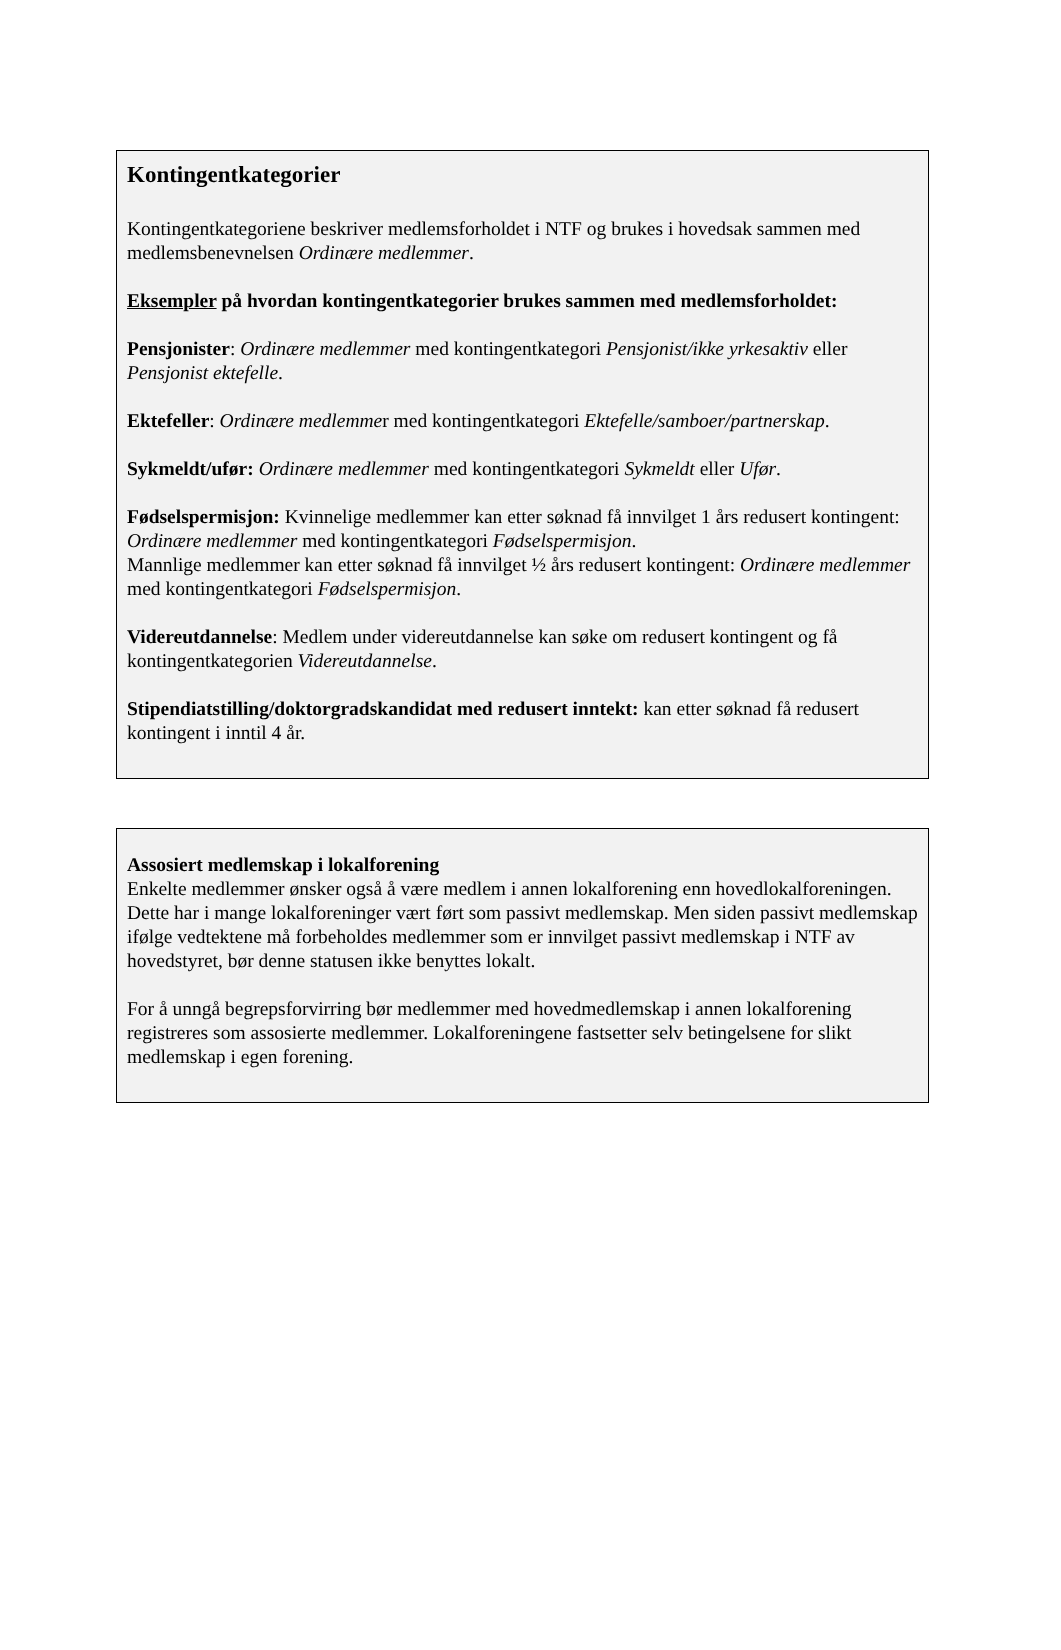Kontingentkategorier
Kontingentkategoriene beskriver medlemsforholdet i NTF og brukes i hovedsak sammen med medlemsbenevnelsen Ordinære medlemmer.
Eksempler på hvordan kontingentkategorier brukes sammen med medlemsforholdet:
Pensjonister: Ordinære medlemmer med kontingentkategori Pensjonist/ikke yrkesaktiv eller Pensjonist ektefelle.
Ektefeller: Ordinære medlemmer med kontingentkategori Ektefelle/samboer/partnerskap.
Sykmeldt/ufør: Ordinære medlemmer med kontingentkategori Sykmeldt eller Ufør.
Fødselspermisjon: Kvinnelige medlemmer kan etter søknad få innvilget 1 års redusert kontingent: Ordinære medlemmer med kontingentkategori Fødselspermisjon.
Mannlige medlemmer kan etter søknad få innvilget ½ års redusert kontingent: Ordinære medlemmer med kontingentkategori Fødselspermisjon.
Videreutdannelse: Medlem under videreutdannelse kan søke om redusert kontingent og få kontingentkategorien Videreutdannelse.
Stipendiatstilling/doktorgradskandidat med redusert inntekt: kan etter søknad få redusert kontingent i inntil 4 år.
Assosiert medlemskap i lokalforening
Enkelte medlemmer ønsker også å være medlem i annen lokalforening enn hovedlokalforeningen. Dette har i mange lokalforeninger vært ført som passivt medlemskap. Men siden passivt medlemskap ifølge vedtektene må forbeholdes medlemmer som er innvilget passivt medlemskap i NTF av hovedstyret, bør denne statusen ikke benyttes lokalt.
For å unngå begrepsforvirring bør medlemmer med hovedmedlemskap i annen lokalforening registreres som assosierte medlemmer. Lokalforeningene fastsetter selv betingelsene for slikt medlemskap i egen forening.